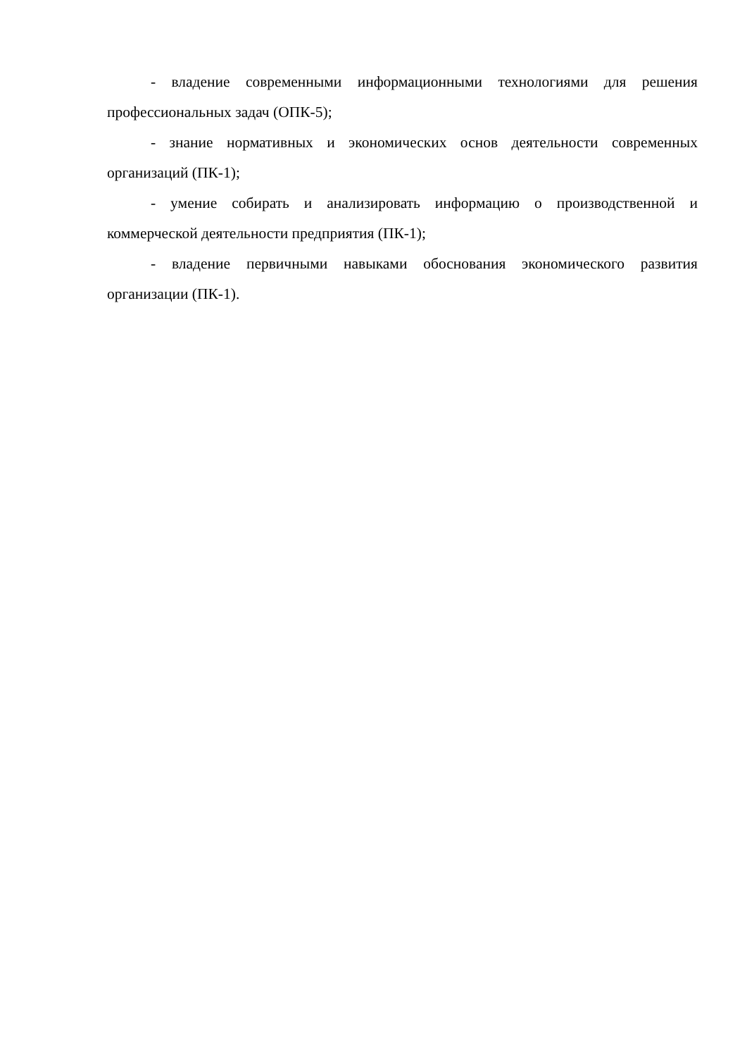- владение современными информационными технологиями для решения профессиональных задач (ОПК-5);
- знание нормативных и экономических основ деятельности современных организаций (ПК-1);
- умение собирать и анализировать информацию о производственной и коммерческой деятельности предприятия (ПК-1);
- владение первичными навыками обоснования экономического развития организации (ПК-1).